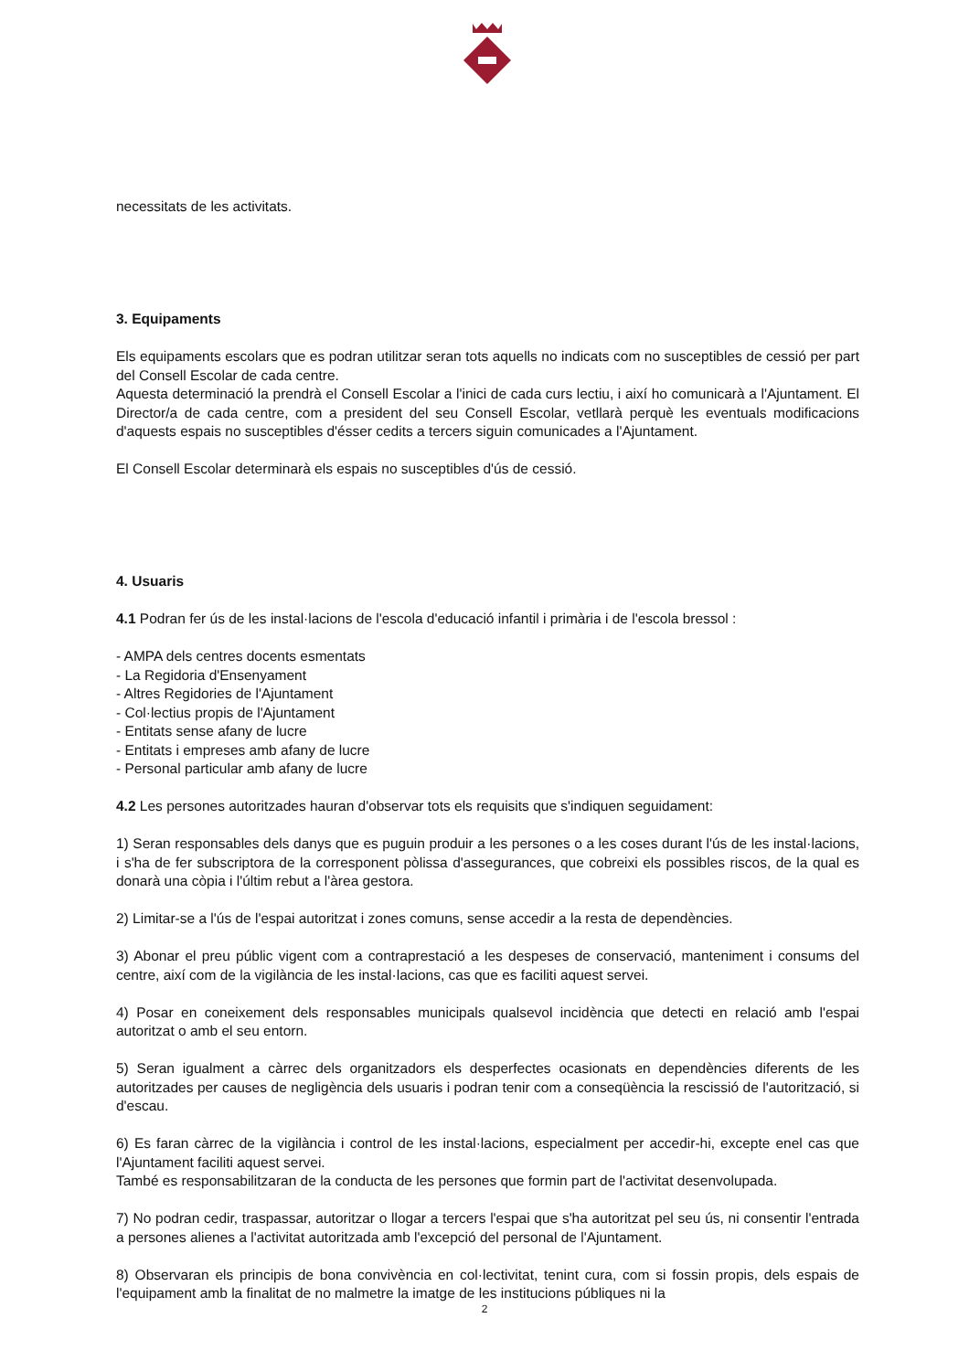necessitats de les activitats.
3. Equipaments
Els equipaments escolars que es podran utilitzar seran tots aquells no indicats com no susceptibles de cessió per part del Consell Escolar de cada centre.
Aquesta determinació la prendrà el Consell Escolar a l'inici de cada curs lectiu, i així ho comunicarà a l'Ajuntament. El Director/a de cada centre, com a president del seu Consell Escolar, vetllarà perquè les eventuals modificacions d'aquests espais no susceptibles d'ésser cedits a tercers siguin comunicades a l'Ajuntament.
El Consell Escolar determinarà els espais no susceptibles d'ús de cessió.
4. Usuaris
4.1 Podran fer ús de les instal·lacions de l'escola d'educació infantil i primària i de l'escola bressol :
- AMPA dels centres docents esmentats
- La Regidoria d'Ensenyament
- Altres Regidories de l'Ajuntament
- Col·lectius propis de l'Ajuntament
- Entitats sense afany de lucre
- Entitats i empreses amb afany de lucre
- Personal particular amb afany de lucre
4.2 Les persones autoritzades hauran d'observar tots els requisits que s'indiquen seguidament:
1) Seran responsables dels danys que es puguin produir a les persones o a les coses durant l'ús de les instal·lacions, i s'ha de fer subscriptora de la corresponent pòlissa d'assegurances, que cobreixi els possibles riscos, de la qual es donarà una còpia i l'últim rebut a l'àrea gestora.
2) Limitar-se a l'ús de l'espai autoritzat i zones comuns, sense accedir a la resta de dependències.
3) Abonar el preu públic vigent com a contraprestació a les despeses de conservació, manteniment i consums del centre, així com de la vigilància de les instal·lacions, cas que es faciliti aquest servei.
4) Posar en coneixement dels responsables municipals qualsevol incidència que detecti en relació amb l'espai autoritzat o amb el seu entorn.
5) Seran igualment a càrrec dels organitzadors els desperfectes ocasionats en dependències diferents de les autoritzades per causes de negligència dels usuaris i podran tenir com a conseqüència la rescissió de l'autorització, si d'escau.
6) Es faran càrrec de la vigilància i control de les instal·lacions, especialment per accedir-hi, excepte enel cas que l'Ajuntament faciliti aquest servei.
També es responsabilitzaran de la conducta de les persones que formin part de l'activitat desenvolupada.
7) No podran cedir, traspassar, autoritzar o llogar a tercers l'espai que s'ha autoritzat pel seu ús, ni consentir l'entrada a persones alienes a l'activitat autoritzada amb l'excepció del personal de l'Ajuntament.
8) Observaran els principis de bona convivència en col·lectivitat, tenint cura, com si fossin propis, dels espais de l'equipament amb la finalitat de no malmetre la imatge de les institucions públiques ni la
2